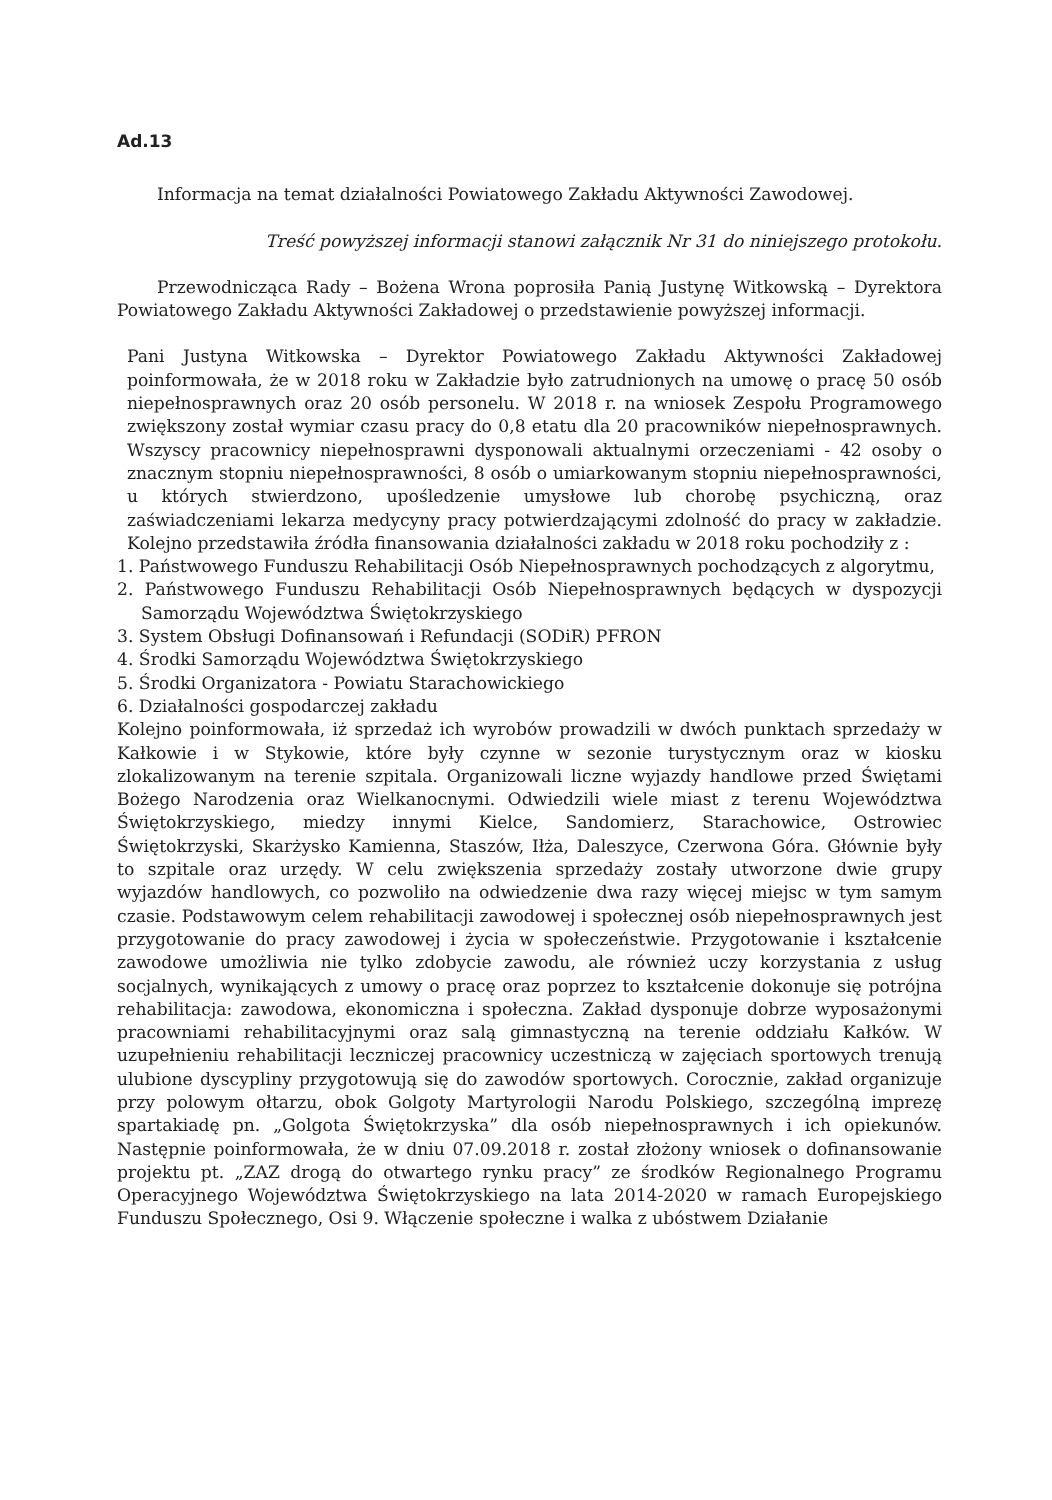Ad.13
Informacja na temat działalności Powiatowego Zakładu Aktywności Zawodowej.
Treść powyższej informacji stanowi załącznik Nr 31 do niniejszego protokołu.
Przewodnicząca Rady – Bożena Wrona poprosiła Panią Justynę Witkowską – Dyrektora Powiatowego Zakładu Aktywności Zakładowej o przedstawienie powyższej informacji.
Pani Justyna Witkowska – Dyrektor Powiatowego Zakładu Aktywności Zakładowej poinformowała, że w 2018 roku w Zakładzie było zatrudnionych na umowę o pracę 50 osób niepełnosprawnych oraz 20 osób personelu. W 2018 r. na wniosek Zespołu Programowego zwiększony został wymiar czasu pracy do 0,8 etatu dla 20 pracowników niepełnosprawnych. Wszyscy pracownicy niepełnosprawni dysponowali aktualnymi orzeczeniami - 42 osoby o znacznym stopniu niepełnosprawności, 8 osób o umiarkowanym stopniu niepełnosprawności, u których stwierdzono, upośledzenie umysłowe lub chorobę psychiczną, oraz zaświadczeniami lekarza medycyny pracy potwierdzającymi zdolność do pracy w zakładzie. Kolejno przedstawiła źródła finansowania działalności zakładu w 2018 roku pochodziły z :
1. Państwowego Funduszu Rehabilitacji Osób Niepełnosprawnych pochodzących z algorytmu,
2. Państwowego Funduszu Rehabilitacji Osób Niepełnosprawnych będących w dyspozycji Samorządu Województwa Świętokrzyskiego
3. System Obsługi Dofinansowań i Refundacji (SODiR) PFRON
4. Środki Samorządu Województwa Świętokrzyskiego
5. Środki Organizatora - Powiatu Starachowickiego
6. Działalności gospodarczej zakładu
Kolejno poinformowała, iż sprzedaż ich wyrobów prowadzili w dwóch punktach sprzedaży w Kałkowie i w Stykowie, które były czynne w sezonie turystycznym oraz w kiosku zlokalizowanym na terenie szpitala. Organizowali liczne wyjazdy handlowe przed Świętami Bożego Narodzenia oraz Wielkanocnymi. Odwiedzili wiele miast z terenu Województwa Świętokrzyskiego, miedzy innymi Kielce, Sandomierz, Starachowice, Ostrowiec Świętokrzyski, Skarżysko Kamienna, Staszów, Iłża, Daleszyce, Czerwona Góra. Głównie były to szpitale oraz urzędy. W celu zwiększenia sprzedaży zostały utworzone dwie grupy wyjazdów handlowych, co pozwoliło na odwiedzenie dwa razy więcej miejsc w tym samym czasie. Podstawowym celem rehabilitacji zawodowej i społecznej osób niepełnosprawnych jest przygotowanie do pracy zawodowej i życia w społeczeństwie. Przygotowanie i kształcenie zawodowe umożliwia nie tylko zdobycie zawodu, ale również uczy korzystania z usług socjalnych, wynikających z umowy o pracę oraz poprzez to kształcenie dokonuje się potrójna rehabilitacja: zawodowa, ekonomiczna i społeczna. Zakład dysponuje dobrze wyposażonymi pracowniami rehabilitacyjnymi oraz salą gimnastyczną na terenie oddziału Kałków. W uzupełnieniu rehabilitacji leczniczej pracownicy uczestniczą w zajęciach sportowych trenują ulubione dyscypliny przygotowują się do zawodów sportowych. Corocznie, zakład organizuje przy polowym ołtarzu, obok Golgoty Martyrologii Narodu Polskiego, szczególną imprezę spartakiadę pn. „Golgota Świętokrzyska” dla osób niepełnosprawnych i ich opiekunów. Następnie poinformowała, że w dniu 07.09.2018 r. został złożony wniosek o dofinansowanie projektu pt. „ZAZ drogą do otwartego rynku pracy” ze środków Regionalnego Programu Operacyjnego Województwa Świętokrzyskiego na lata 2014-2020 w ramach Europejskiego Funduszu Społecznego, Osi 9. Włączenie społeczne i walka z ubóstwem Działanie